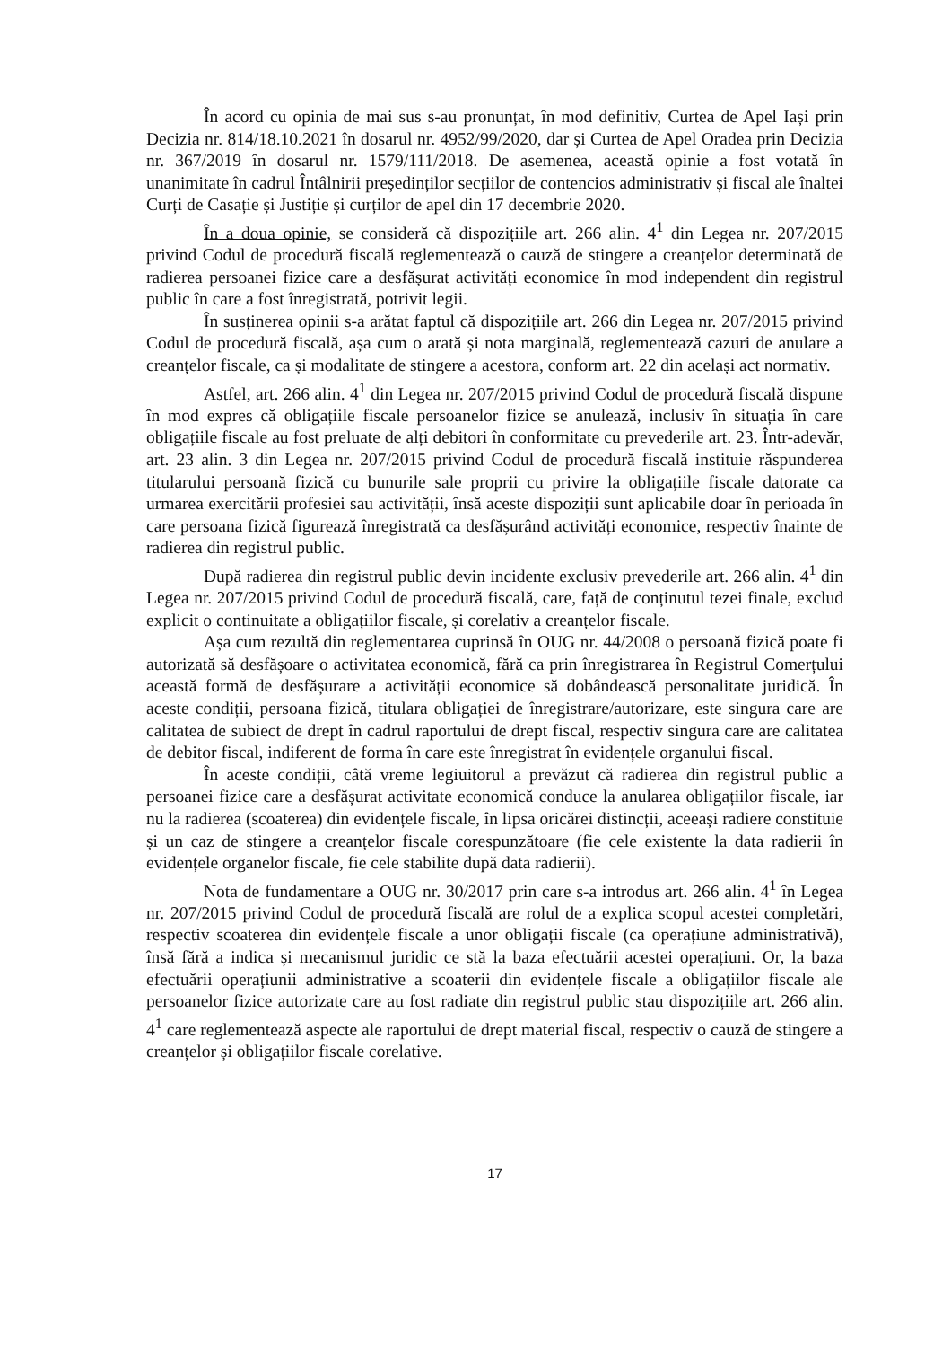În acord cu opinia de mai sus s-au pronunțat, în mod definitiv, Curtea de Apel Iași prin Decizia nr. 814/18.10.2021 în dosarul nr. 4952/99/2020, dar și Curtea de Apel Oradea prin Decizia nr. 367/2019 în dosarul nr. 1579/111/2018. De asemenea, această opinie a fost votată în unanimitate în cadrul Întâlnirii președinților secțiilor de contencios administrativ și fiscal ale înaltei Curți de Casație și Justiție și curților de apel din 17 decembrie 2020.
În a doua opinie, se consideră că dispozițiile art. 266 alin. 4<sup>1</sup> din Legea nr. 207/2015 privind Codul de procedură fiscală reglementează o cauză de stingere a creanțelor determinată de radierea persoanei fizice care a desfășurat activități economice în mod independent din registrul public în care a fost înregistrată, potrivit legii.
În susținerea opinii s-a arătat faptul că dispozițiile art. 266 din Legea nr. 207/2015 privind Codul de procedură fiscală, așa cum o arată și nota marginală, reglementează cazuri de anulare a creanțelor fiscale, ca și modalitate de stingere a acestora, conform art. 22 din același act normativ.
Astfel, art. 266 alin. 4<sup>1</sup> din Legea nr. 207/2015 privind Codul de procedură fiscală dispune în mod expres că obligațiile fiscale persoanelor fizice se anulează, inclusiv în situația în care obligațiile fiscale au fost preluate de alți debitori în conformitate cu prevederile art. 23. Într-adevăr, art. 23 alin. 3 din Legea nr. 207/2015 privind Codul de procedură fiscală instituie răspunderea titularului persoană fizică cu bunurile sale proprii cu privire la obligațiile fiscale datorate ca urmarea exercitării profesiei sau activității, însă aceste dispoziții sunt aplicabile doar în perioada în care persoana fizică figurează înregistrată ca desfășurând activități economice, respectiv înainte de radierea din registrul public.
După radierea din registrul public devin incidente exclusiv prevederile art. 266 alin. 4<sup>1</sup> din Legea nr. 207/2015 privind Codul de procedură fiscală, care, față de conținutul tezei finale, exclud explicit o continuitate a obligațiilor fiscale, și corelativ a creanțelor fiscale.
Așa cum rezultă din reglementarea cuprinsă în OUG nr. 44/2008 o persoană fizică poate fi autorizată să desfășoare o activitatea economică, fără ca prin înregistrarea în Registrul Comerțului această formă de desfășurare a activității economice să dobândească personalitate juridică. În aceste condiții, persoana fizică, titulara obligației de înregistrare/autorizare, este singura care are calitatea de subiect de drept în cadrul raportului de drept fiscal, respectiv singura care are calitatea de debitor fiscal, indiferent de forma în care este înregistrat în evidențele organului fiscal.
În aceste condiții, câtă vreme legiuitorul a prevăzut că radierea din registrul public a persoanei fizice care a desfășurat activitate economică conduce la anularea obligațiilor fiscale, iar nu la radierea (scoaterea) din evidențele fiscale, în lipsa oricărei distincții, aceeași radiere constituie și un caz de stingere a creanțelor fiscale corespunzătoare (fie cele existente la data radierii în evidențele organelor fiscale, fie cele stabilite după data radierii).
Nota de fundamentare a OUG nr. 30/2017 prin care s-a introdus art. 266 alin. 4<sup>1</sup> în Legea nr. 207/2015 privind Codul de procedură fiscală are rolul de a explica scopul acestei completări, respectiv scoaterea din evidențele fiscale a unor obligații fiscale (ca operațiune administrativă), însă fără a indica și mecanismul juridic ce stă la baza efectuării acestei operațiuni. Or, la baza efectuării operațiunii administrative a scoaterii din evidențele fiscale a obligațiilor fiscale ale persoanelor fizice autorizate care au fost radiate din registrul public stau dispozițiile art. 266 alin. 4<sup>1</sup> care reglementează aspecte ale raportului de drept material fiscal, respectiv o cauză de stingere a creanțelor și obligațiilor fiscale corelative.
17